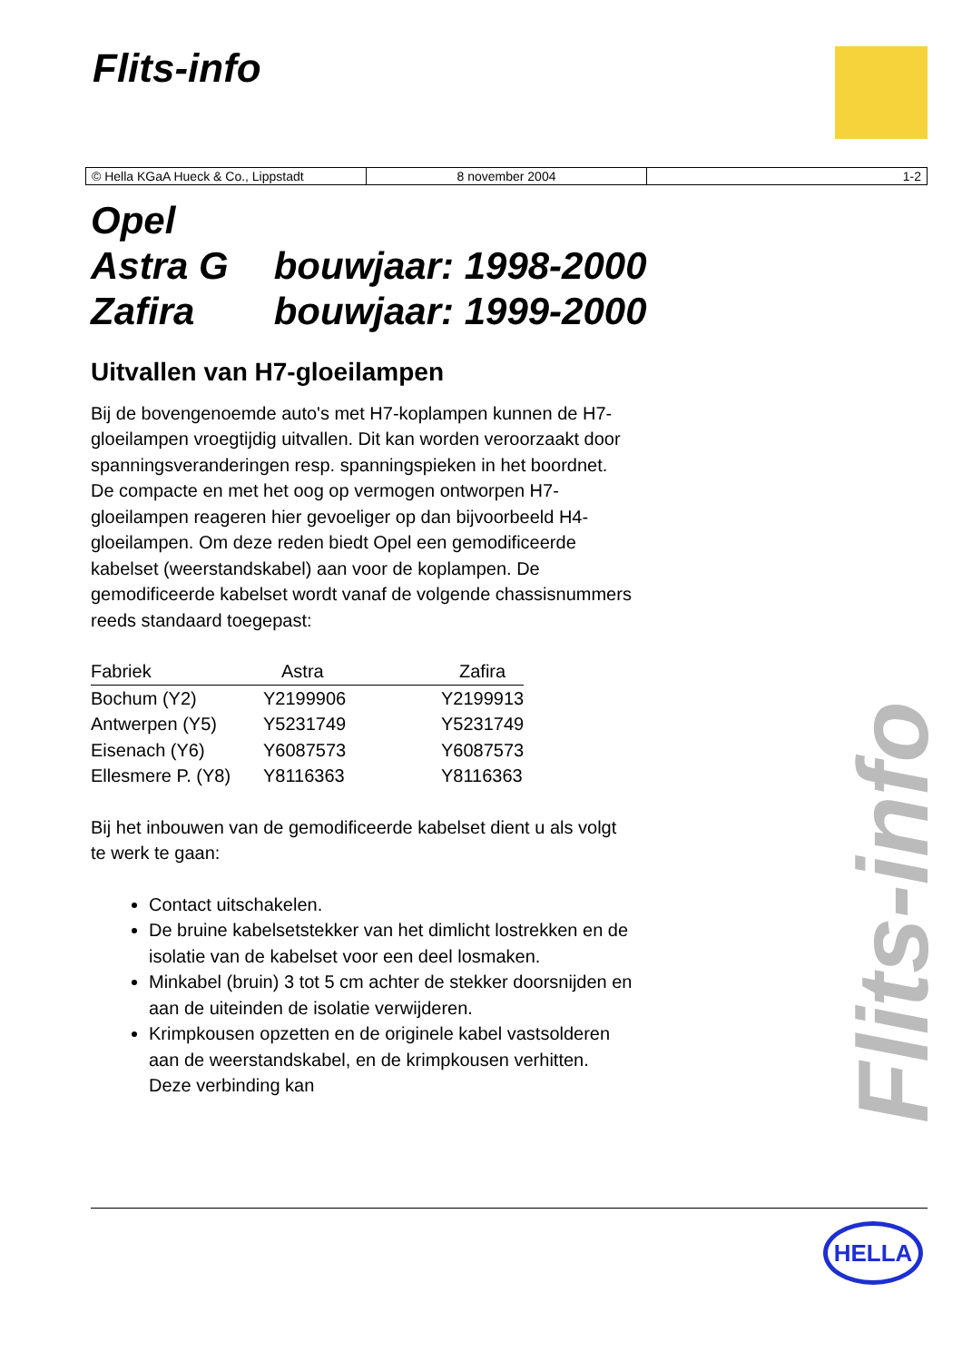Flits-info
| © Hella KGaA Hueck & Co., Lippstadt | 8 november 2004 | 1-2 |
Opel
Astra G bouwjaar: 1998-2000
Zafira bouwjaar: 1999-2000
Uitvallen van H7-gloeilampen
Bij de bovengenoemde auto's met H7-koplampen kunnen de H7-gloeilampen vroegtijdig uitvallen. Dit kan worden veroorzaakt door spanningsveranderingen resp. spanningspieken in het boordnet. De compacte en met het oog op vermogen ontworpen H7-gloeilampen reageren hier gevoeliger op dan bijvoorbeeld H4-gloeilampen. Om deze reden biedt Opel een gemodificeerde kabelset (weerstandskabel) aan voor de koplampen. De gemodificeerde kabelset wordt vanaf de volgende chassisnummers reeds standaard toegepast:
| Fabriek | Astra | Zafira |
| --- | --- | --- |
| Bochum (Y2) | Y2199906 | Y2199913 |
| Antwerpen (Y5) | Y5231749 | Y5231749 |
| Eisenach (Y6) | Y6087573 | Y6087573 |
| Ellesmere P. (Y8) | Y8116363 | Y8116363 |
Bij het inbouwen van de gemodificeerde kabelset dient u als volgt te werk te gaan:
Contact uitschakelen.
De bruine kabelsetstekker van het dimlicht lostrekken en de isolatie van de kabelset voor een deel losmaken.
Minkabel (bruin) 3 tot 5 cm achter de stekker doorsnijden en aan de uiteinden de isolatie verwijderen.
Krimpkousen opzetten en de originele kabel vastsolderen aan de weerstandskabel, en de krimpkousen verhitten. Deze verbinding kan
Flits-info
HELLA